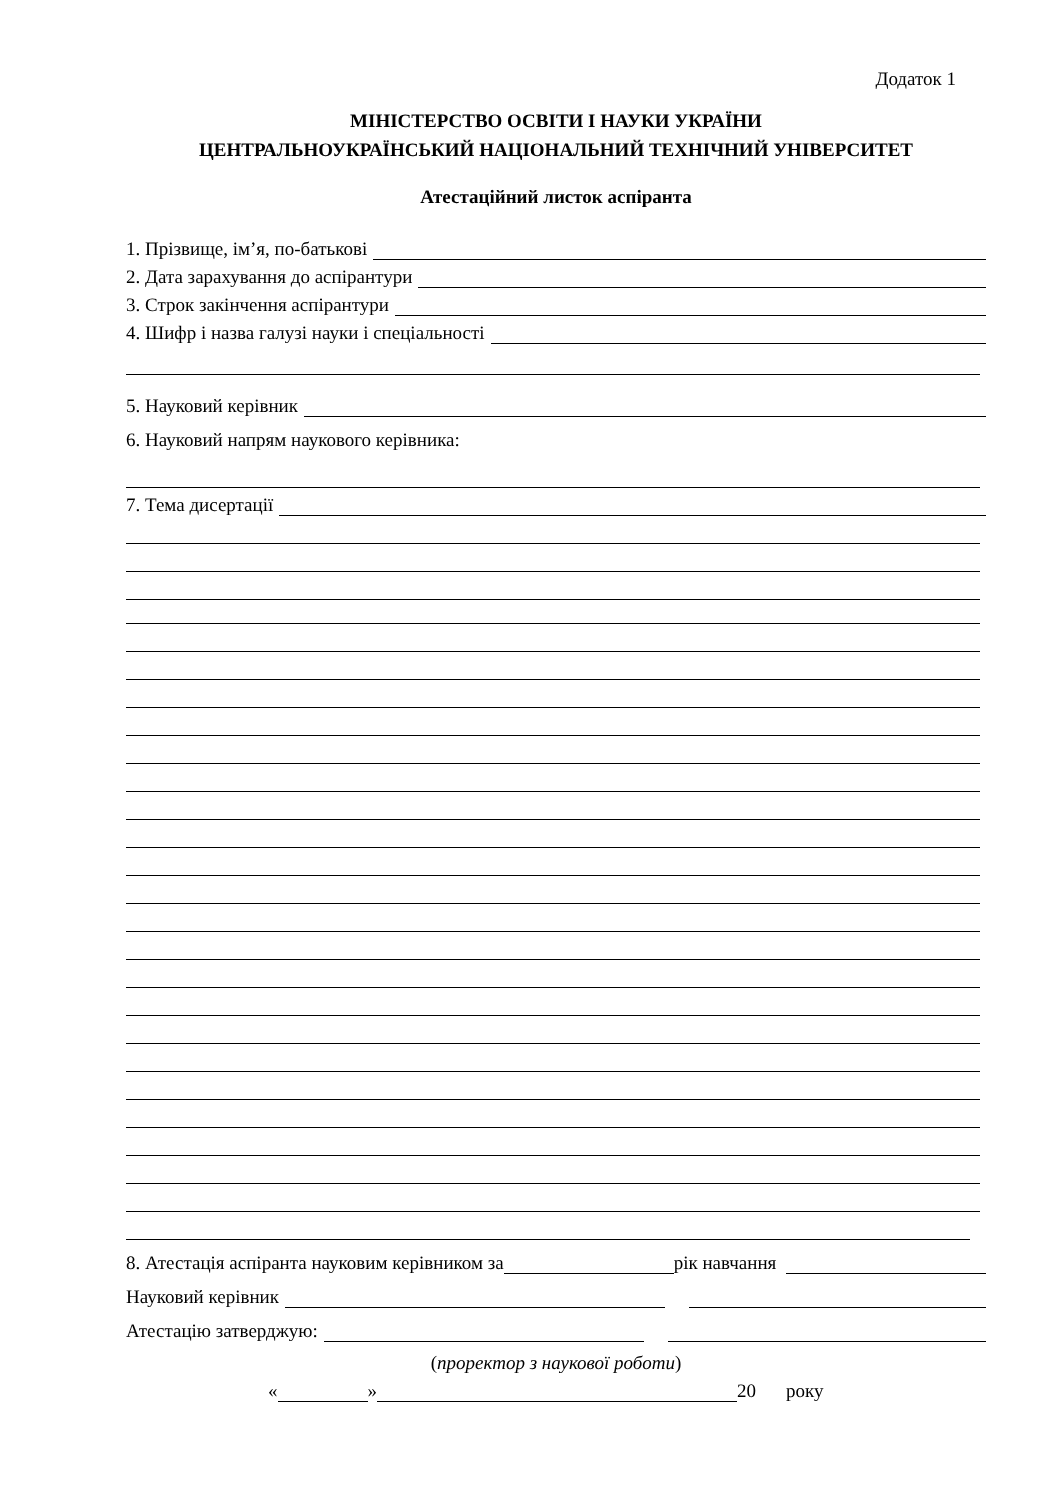Додаток 1
МІНІСТЕРСТВО ОСВІТИ І НАУКИ УКРАЇНИ
ЦЕНТРАЛЬНОУКРАЇНСЬКИЙ НАЦІОНАЛЬНИЙ ТЕХНІЧНИЙ УНІВЕРСИТЕТ
Атестаційний листок аспіранта
1. Прізвище, ім’я, по-батькові
2. Дата зарахування до аспірантури
3. Строк закінчення аспірантури
4. Шифр і назва галузі науки і спеціальності
5. Науковий керівник
6. Науковий напрям наукового керівника:
7. Тема дисертації
8. Атестація аспіранта науковим керівником за рік навчання
Науковий керівник
Атестацію затверджую:
(проректор з наукової роботи)
« » 20 року